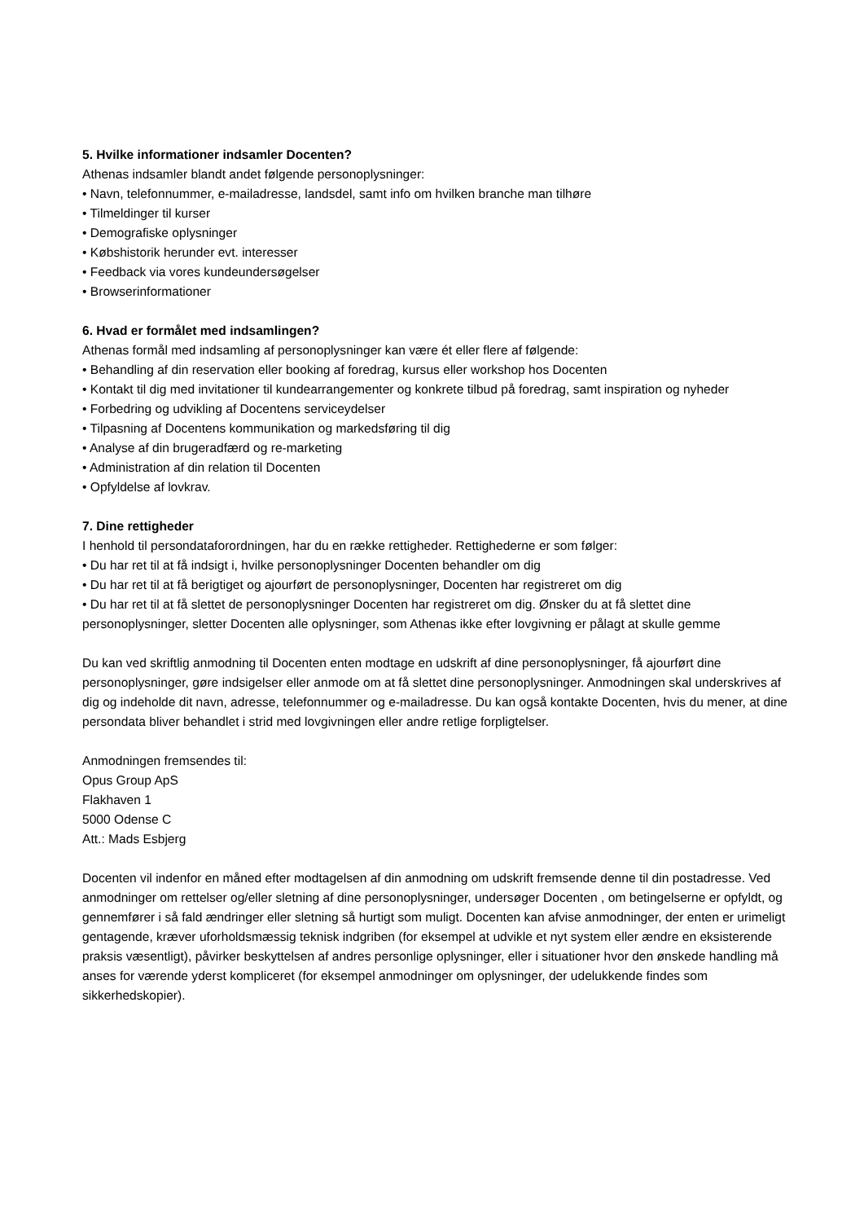5. Hvilke informationer indsamler Docenten?
Athenas indsamler blandt andet følgende personoplysninger:
• Navn, telefonnummer, e-mailadresse, landsdel, samt info om hvilken branche man tilhøre
• Tilmeldinger til kurser
• Demografiske oplysninger
• Købshistorik herunder evt. interesser
• Feedback via vores kundeundersøgelser
• Browserinformationer
6. Hvad er formålet med indsamlingen?
Athenas formål med indsamling af personoplysninger kan være ét eller flere af følgende:
• Behandling af din reservation eller booking af foredrag, kursus eller workshop hos Docenten
• Kontakt til dig med invitationer til kundearrangementer og konkrete tilbud på foredrag, samt inspiration og nyheder
• Forbedring og udvikling af Docentens serviceydelser
• Tilpasning af Docentens kommunikation og markedsføring til dig
• Analyse af din brugeradfærd og re-marketing
• Administration af din relation til Docenten
• Opfyldelse af lovkrav.
7. Dine rettigheder
I henhold til persondataforordningen, har du en række rettigheder. Rettighederne er som følger:
• Du har ret til at få indsigt i, hvilke personoplysninger Docenten behandler om dig
• Du har ret til at få berigtiget og ajourført de personoplysninger, Docenten har registreret om dig
• Du har ret til at få slettet de personoplysninger Docenten har registreret om dig. Ønsker du at få slettet dine personoplysninger, sletter Docenten alle oplysninger, som Athenas ikke efter lovgivning er pålagt at skulle gemme
Du kan ved skriftlig anmodning til Docenten enten modtage en udskrift af dine personoplysninger, få ajourført dine personoplysninger, gøre indsigelser eller anmode om at få slettet dine personoplysninger. Anmodningen skal underskrives af dig og indeholde dit navn, adresse, telefonnummer og e-mailadresse. Du kan også kontakte Docenten, hvis du mener, at dine persondata bliver behandlet i strid med lovgivningen eller andre retlige forpligtelser.
Anmodningen fremsendes til:
Opus Group ApS
Flakhaven 1
5000 Odense C
Att.: Mads Esbjerg
Docenten vil indenfor en måned efter modtagelsen af din anmodning om udskrift fremsende denne til din postadresse. Ved anmodninger om rettelser og/eller sletning af dine personoplysninger, undersøger Docenten , om betingelserne er opfyldt, og gennemfører i så fald ændringer eller sletning så hurtigt som muligt. Docenten kan afvise anmodninger, der enten er urimeligt gentagende, kræver uforholdsmæssig teknisk indgriben (for eksempel at udvikle et nyt system eller ændre en eksisterende praksis væsentligt), påvirker beskyttelsen af andres personlige oplysninger, eller i situationer hvor den ønskede handling må anses for værende yderst kompliceret (for eksempel anmodninger om oplysninger, der udelukkende findes som sikkerhedskopier).